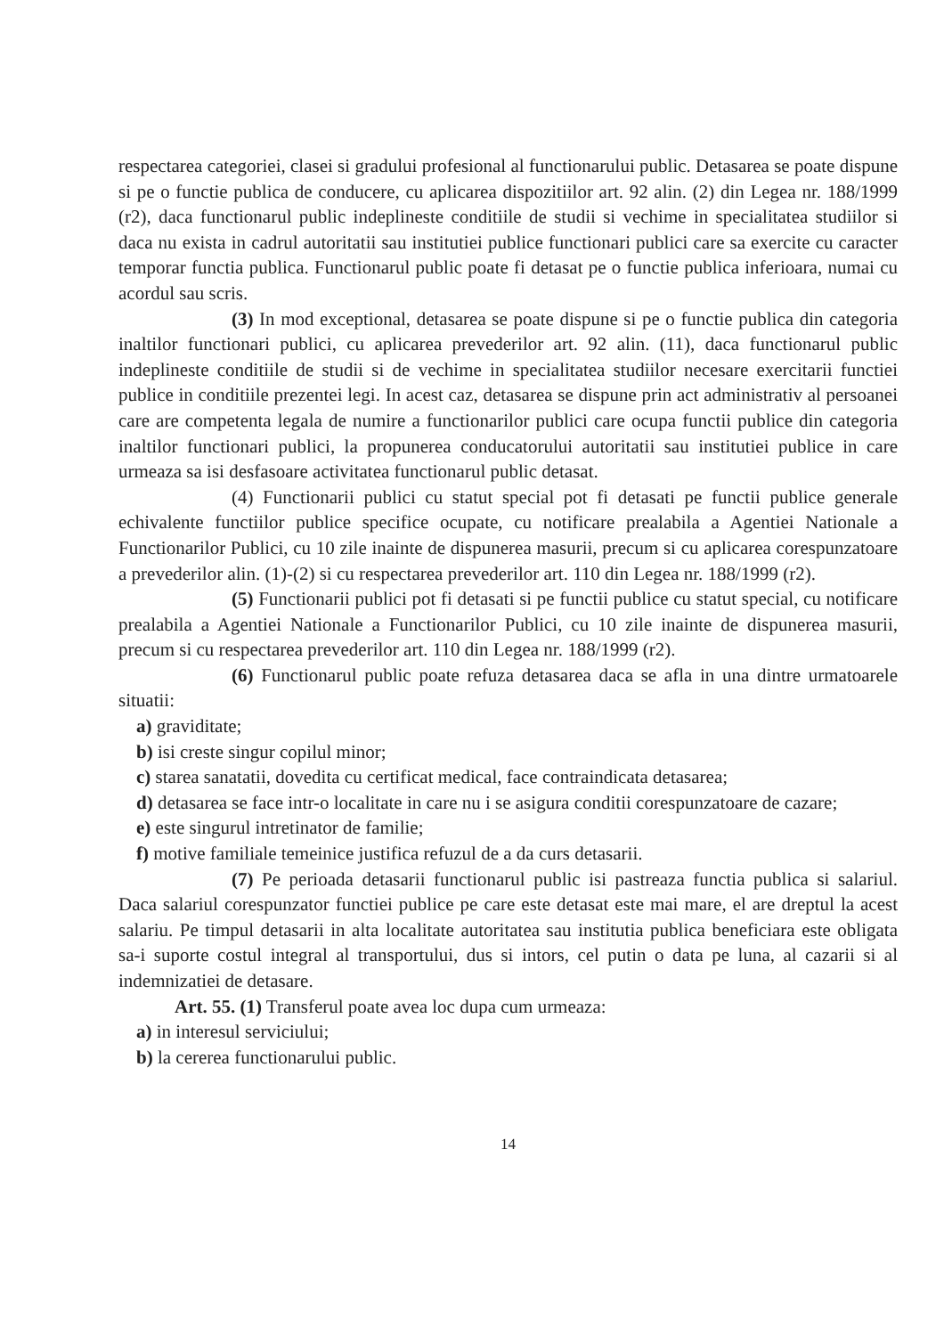respectarea categoriei, clasei si gradului profesional al functionarului public. Detasarea se poate dispune si pe o functie publica de conducere, cu aplicarea dispozitiilor art. 92 alin. (2) din Legea nr. 188/1999 (r2), daca functionarul public indeplineste conditiile de studii si vechime in specialitatea studiilor si daca nu exista in cadrul autoritatii sau institutiei publice functionari publici care sa exercite cu caracter temporar functia publica. Functionarul public poate fi detasat pe o functie publica inferioara, numai cu acordul sau scris.
(3) In mod exceptional, detasarea se poate dispune si pe o functie publica din categoria inaltilor functionari publici, cu aplicarea prevederilor art. 92 alin. (11), daca functionarul public indeplineste conditiile de studii si de vechime in specialitatea studiilor necesare exercitarii functiei publice in conditiile prezentei legi. In acest caz, detasarea se dispune prin act administrativ al persoanei care are competenta legala de numire a functionarilor publici care ocupa functii publice din categoria inaltilor functionari publici, la propunerea conducatorului autoritatii sau institutiei publice in care urmeaza sa isi desfasoare activitatea functionarul public detasat.
(4) Functionarii publici cu statut special pot fi detasati pe functii publice generale echivalente functiilor publice specifice ocupate, cu notificare prealabila a Agentiei Nationale a Functionarilor Publici, cu 10 zile inainte de dispunerea masurii, precum si cu aplicarea corespunzatoare a prevederilor alin. (1)-(2) si cu respectarea prevederilor art. 110 din Legea nr. 188/1999 (r2).
(5) Functionarii publici pot fi detasati si pe functii publice cu statut special, cu notificare prealabila a Agentiei Nationale a Functionarilor Publici, cu 10 zile inainte de dispunerea masurii, precum si cu respectarea prevederilor art. 110 din Legea nr. 188/1999 (r2).
(6) Functionarul public poate refuza detasarea daca se afla in una dintre urmatoarele situatii:
a) graviditate;
b) isi creste singur copilul minor;
c) starea sanatatii, dovedita cu certificat medical, face contraindicata detasarea;
d) detasarea se face intr-o localitate in care nu i se asigura conditii corespunzatoare de cazare;
e) este singurul intretinator de familie;
f) motive familiale temeinice justifica refuzul de a da curs detasarii.
(7) Pe perioada detasarii functionarul public isi pastreaza functia publica si salariul. Daca salariul corespunzator functiei publice pe care este detasat este mai mare, el are dreptul la acest salariu. Pe timpul detasarii in alta localitate autoritatea sau institutia publica beneficiara este obligata sa-i suporte costul integral al transportului, dus si intors, cel putin o data pe luna, al cazarii si al indemnizatiei de detasare.
Art. 55. (1) Transferul poate avea loc dupa cum urmeaza:
a) in interesul serviciului;
b) la cererea functionarului public.
14